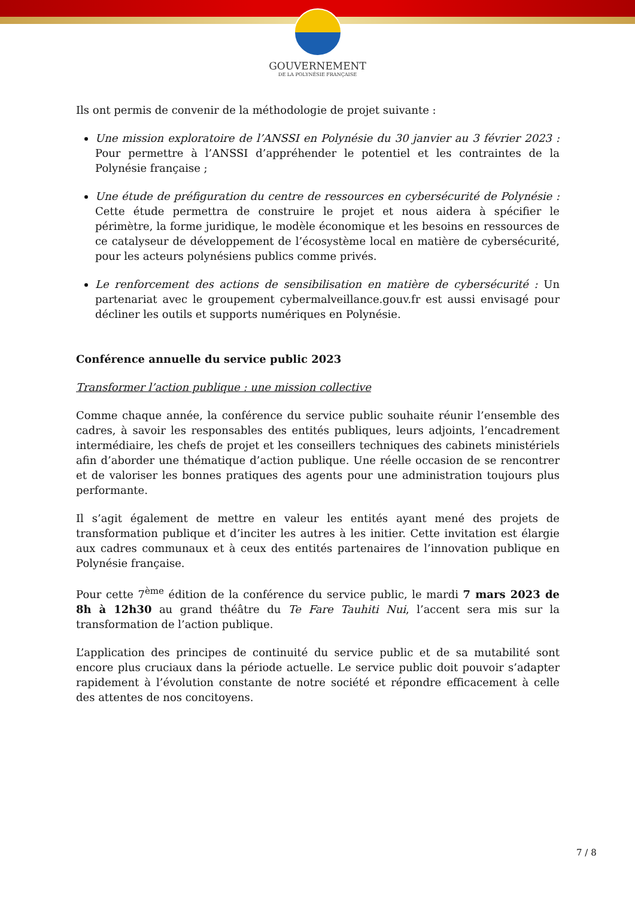GOUVERNEMENT
DE LA POLYNÉSIE FRANÇAISE
Ils ont permis de convenir de la méthodologie de projet suivante :
Une mission exploratoire de l’ANSSI en Polynésie du 30 janvier au 3 février 2023 : Pour permettre à l’ANSSI d’appréhender le potentiel et les contraintes de la Polynésie française ;
Une étude de préfiguration du centre de ressources en cybersécurité de Polynésie : Cette étude permettra de construire le projet et nous aidera à spécifier le périmètre, la forme juridique, le modèle économique et les besoins en ressources de ce catalyseur de développement de l’écosystème local en matière de cybersécurité, pour les acteurs polynésiens publics comme privés.
Le renforcement des actions de sensibilisation en matière de cybersécurité : Un partenariat avec le groupement cybermalveillance.gouv.fr est aussi envisagé pour décliner les outils et supports numériques en Polynésie.
Conférence annuelle du service public 2023
Transformer l’action publique : une mission collective
Comme chaque année, la conférence du service public souhaite réunir l’ensemble des cadres, à savoir les responsables des entités publiques, leurs adjoints, l’encadrement intermédiaire, les chefs de projet et les conseillers techniques des cabinets ministériels afin d’aborder une thématique d’action publique. Une réelle occasion de se rencontrer et de valoriser les bonnes pratiques des agents pour une administration toujours plus performante.
Il s’agit également de mettre en valeur les entités ayant mené des projets de transformation publique et d’inciter les autres à les initier. Cette invitation est élargie aux cadres communaux et à ceux des entités partenaires de l’innovation publique en Polynésie française.
Pour cette 7<sup>ème</sup> édition de la conférence du service public, le mardi 7 mars 2023 de 8h à 12h30 au grand théâtre du Te Fare Tauhiti Nui, l’accent sera mis sur la transformation de l’action publique.
L’application des principes de continuité du service public et de sa mutabilité sont encore plus cruciaux dans la période actuelle. Le service public doit pouvoir s’adapter rapidement à l’évolution constante de notre société et répondre efficacement à celle des attentes de nos concitoyens.
7 / 8